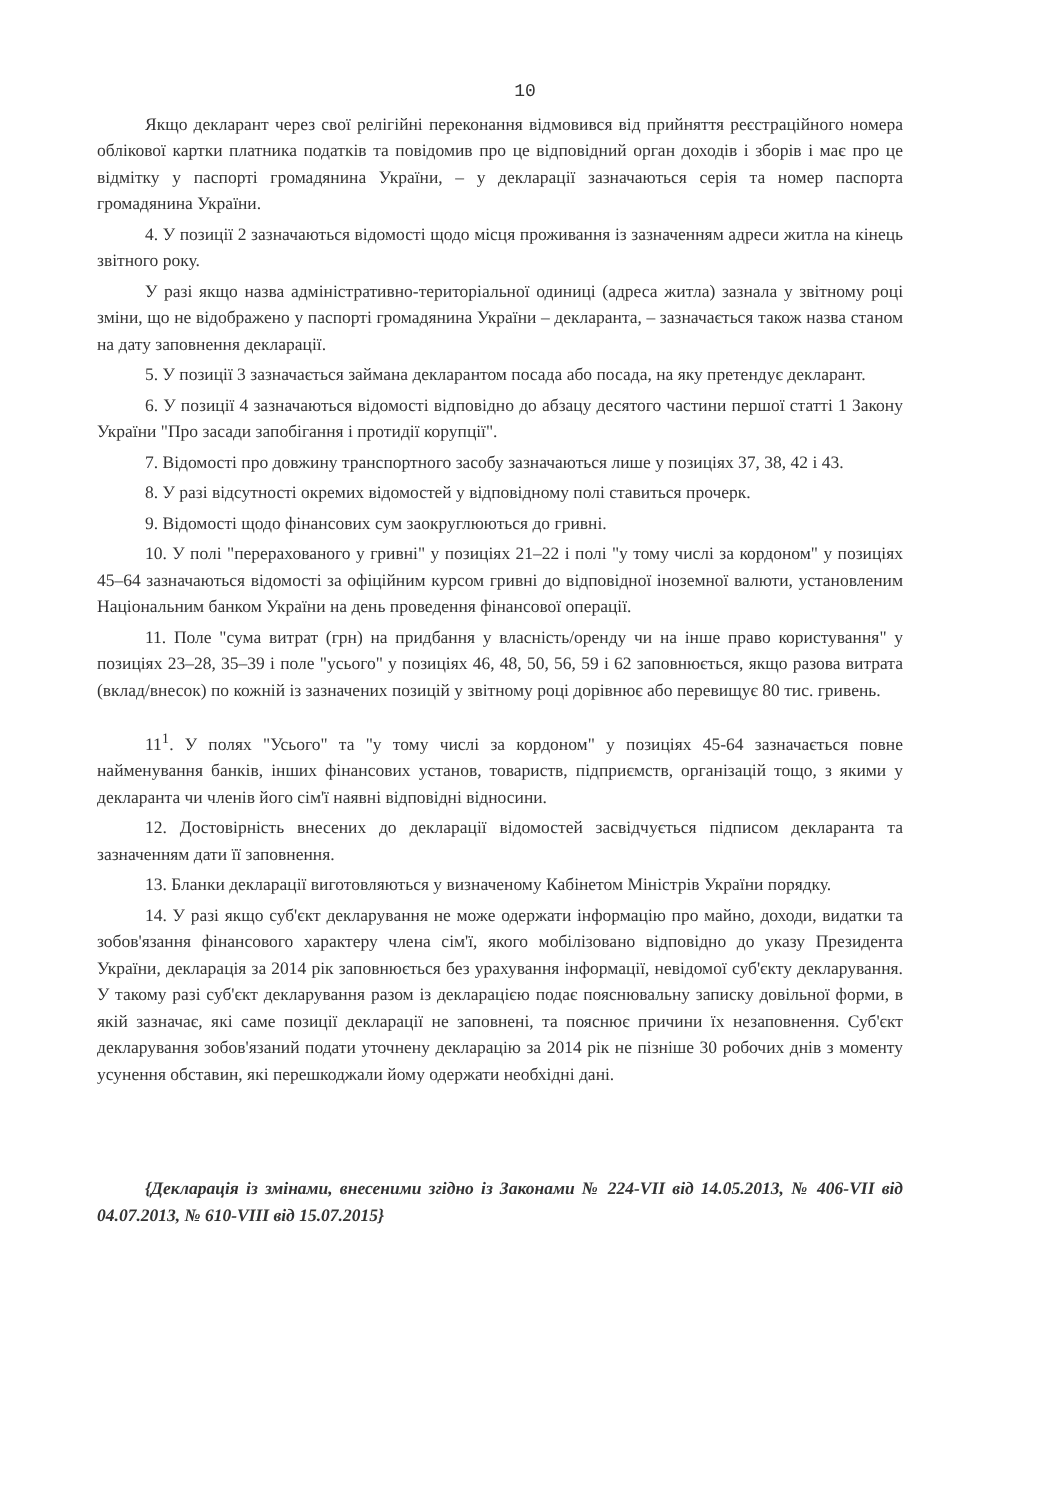10
Якщо декларант через свої релігійні переконання відмовився від прийняття реєстраційного номера облікової картки платника податків та повідомив про це відповідний орган доходів і зборів і має про це відмітку у паспорті громадянина України, – у декларації зазначаються серія та номер паспорта громадянина України.
4. У позиції 2 зазначаються відомості щодо місця проживання із зазначенням адреси житла на кінець звітного року.
У разі якщо назва адміністративно-територіальної одиниці (адреса житла) зазнала у звітному році зміни, що не відображено у паспорті громадянина України – декларанта, – зазначається також назва станом на дату заповнення декларації.
5. У позиції 3 зазначається займана декларантом посада або посада, на яку претендує декларант.
6. У позиції 4 зазначаються відомості відповідно до абзацу десятого частини першої статті 1 Закону України "Про засади запобігання і протидії корупції".
7. Відомості про довжину транспортного засобу зазначаються лише у позиціях 37, 38, 42 і 43.
8. У разі відсутності окремих відомостей у відповідному полі ставиться прочерк.
9. Відомості щодо фінансових сум заокруглюються до гривні.
10. У полі "перерахованого у гривні" у позиціях 21–22 і полі "у тому числі за кордоном" у позиціях 45–64 зазначаються відомості за офіційним курсом гривні до відповідної іноземної валюти, установленим Національним банком України на день проведення фінансової операції.
11. Поле "сума витрат (грн) на придбання у власність/оренду чи на інше право користування" у позиціях 23–28, 35–39 і поле "усього" у позиціях 46, 48, 50, 56, 59 і 62 заповнюється, якщо разова витрата (вклад/внесок) по кожній із зазначених позицій у звітному році дорівнює або перевищує 80 тис. гривень.
11<sup>1</sup>. У полях "Усього" та "у тому числі за кордоном" у позиціях 45-64 зазначається повне найменування банків, інших фінансових установ, товариств, підприємств, організацій тощо, з якими у декларанта чи членів його сім'ї наявні відповідні відносини.
12. Достовірність внесених до декларації відомостей засвідчується підписом декларанта та зазначенням дати її заповнення.
13. Бланки декларації виготовляються у визначеному Кабінетом Міністрів України порядку.
14. У разі якщо суб'єкт декларування не може одержати інформацію про майно, доходи, видатки та зобов'язання фінансового характеру члена сім'ї, якого мобілізовано відповідно до указу Президента України, декларація за 2014 рік заповнюється без урахування інформації, невідомої суб'єкту декларування. У такому разі суб'єкт декларування разом із декларацією подає пояснювальну записку довільної форми, в якій зазначає, які саме позиції декларації не заповнені, та пояснює причини їх незаповнення. Суб'єкт декларування зобов'язаний подати уточнену декларацію за 2014 рік не пізніше 30 робочих днів з моменту усунення обставин, які перешкоджали йому одержати необхідні дані.
{Декларація із змінами, внесеними згідно із Законами № 224-VII від 14.05.2013, № 406-VII від 04.07.2013, № 610-VIII від 15.07.2015}